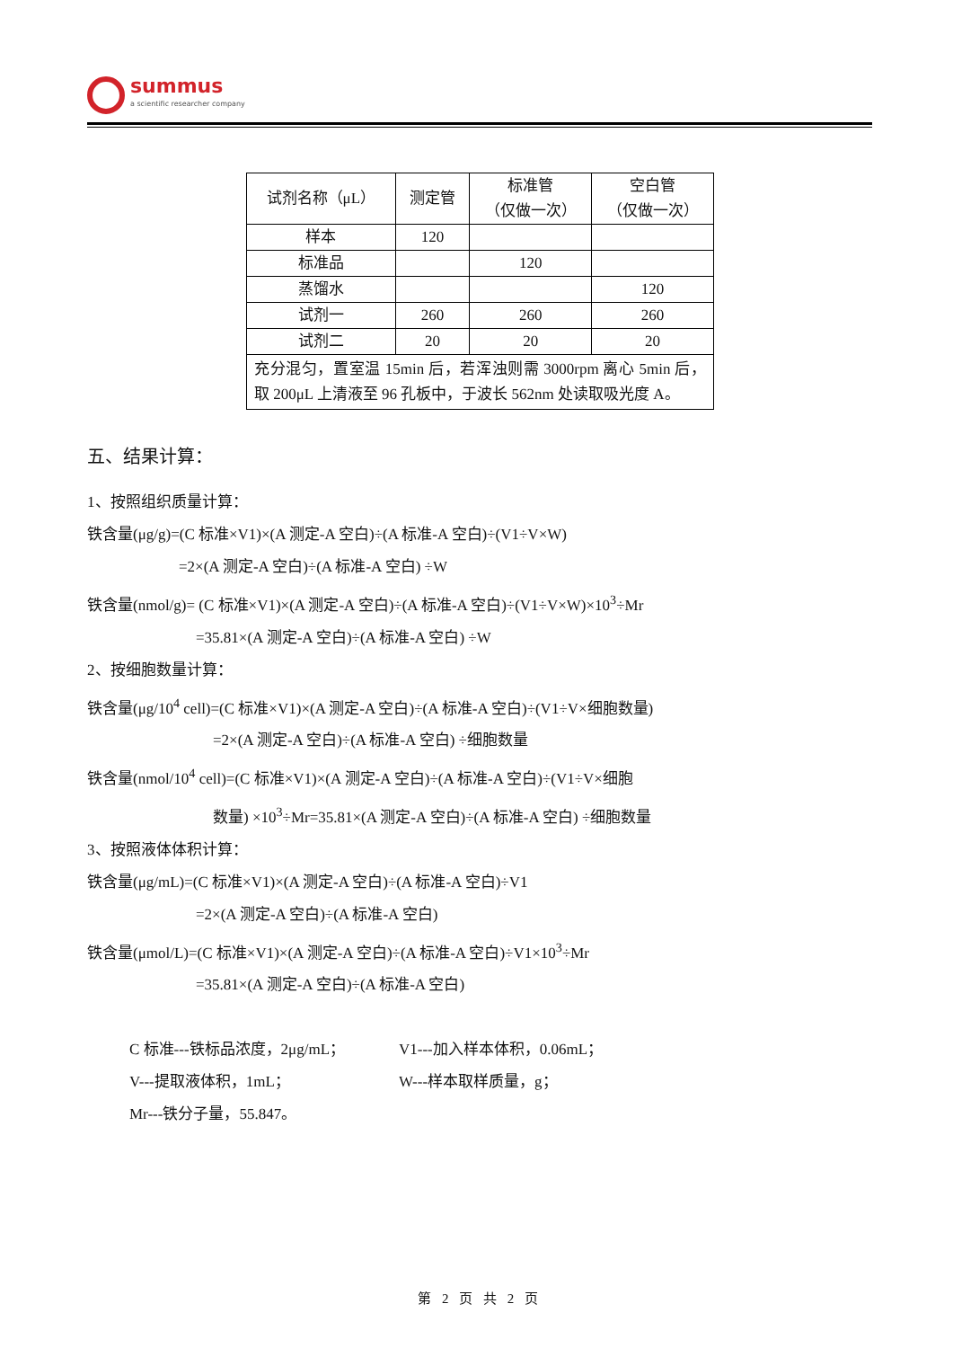summus
a scientific researcher company
| 试剂名称（μL） | 测定管 | 标准管 （仅做一次） | 空白管 （仅做一次） |
| 样本 | 120 | | |
| 标准品 | | 120 | |
| 蒸馏水 | | | 120 |
| 试剂一 | 260 | 260 | 260 |
| 试剂二 | 20 | 20 | 20 |
| 充分混匀，置室温 15min 后，若浑浊则需 3000rpm 离心 5min 后，取 200μL 上清液至 96 孔板中，于波长 562nm 处读取吸光度 A。 | | | |
五、结果计算：
1、按照组织质量计算：
铁含量(μg/g)=(C 标准×V1)×(A 测定-A 空白)÷(A 标准-A 空白)÷(V1÷V×W)
=2×(A 测定-A 空白)÷(A 标准-A 空白) ÷W
铁含量(nmol/g)= (C 标准×V1)×(A 测定-A 空白)÷(A 标准-A 空白)÷(V1÷V×W)×10<sup>3</sup>÷Mr
=35.81×(A 测定-A 空白)÷(A 标准-A 空白) ÷W
2、按细胞数量计算：
铁含量(μg/10<sup>4</sup> cell)=(C 标准×V1)×(A 测定-A 空白)÷(A 标准-A 空白)÷(V1÷V×细胞数量)
=2×(A 测定-A 空白)÷(A 标准-A 空白) ÷细胞数量
铁含量(nmol/10<sup>4</sup> cell)=(C 标准×V1)×(A 测定-A 空白)÷(A 标准-A 空白)÷(V1÷V×细胞
数量) ×10<sup>3</sup>÷Mr=35.81×(A 测定-A 空白)÷(A 标准-A 空白) ÷细胞数量
3、按照液体体积计算：
铁含量(μg/mL)=(C 标准×V1)×(A 测定-A 空白)÷(A 标准-A 空白)÷V1
=2×(A 测定-A 空白)÷(A 标准-A 空白)
铁含量(μmol/L)=(C 标准×V1)×(A 测定-A 空白)÷(A 标准-A 空白)÷V1×10<sup>3</sup>÷Mr
=35.81×(A 测定-A 空白)÷(A 标准-A 空白)
C 标准---铁标品浓度，2μg/mL； V1---加入样本体积，0.06mL； V---提取液体积，1mL； W---样本取样质量，g； Mr---铁分子量，55.847。
第 2 页 共 2 页